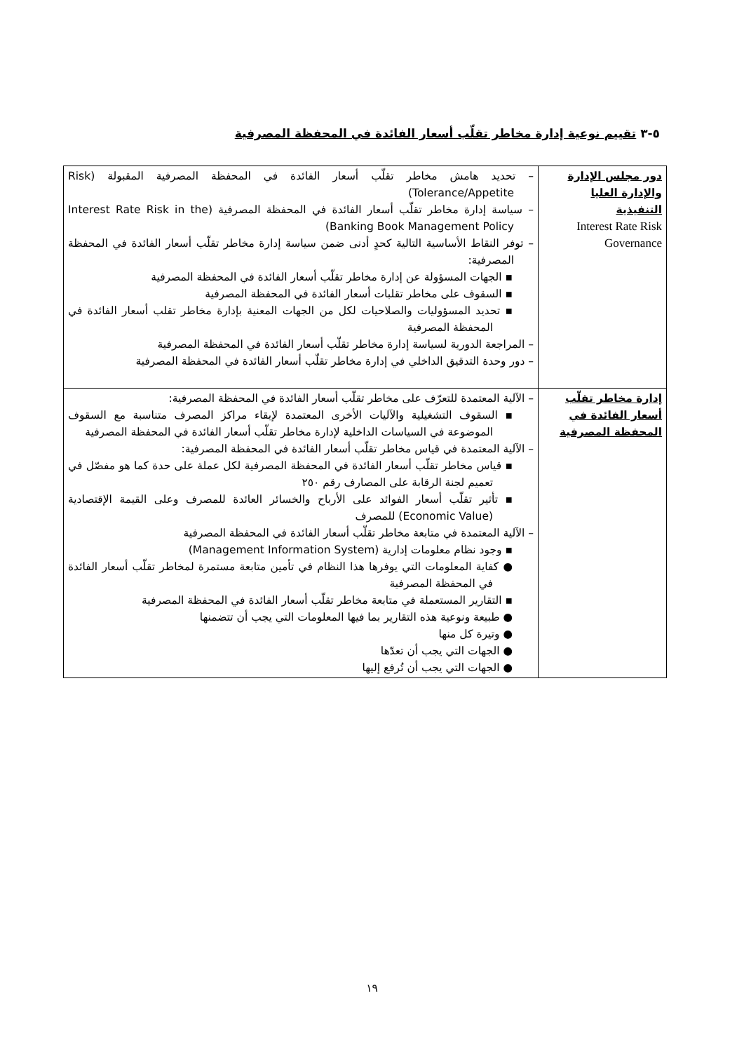٥-٣ تقييم نوعية إدارة مخاطر تقلّب أسعار الفائدة في المحفظة المصرفية
| دور مجلس الإدارة والإدارة العليا التنفيذية Interest Rate Risk Governance | – تحديد هامش مخاطر تقلّب أسعار الفائدة في المحفظة المصرفية المقبولة (Risk Tolerance/Appetite) – سياسة إدارة مخاطر تقلّب أسعار الفائدة في المحفظة المصرفية (Interest Rate Risk in the Banking Book Management Policy) – توفر النقاط الأساسية التالية كحدٍ أدنى ضمن سياسة إدارة مخاطر تقلّب أسعار الفائدة في المحفظة المصرفية: ▪ الجهات المسؤولة عن إدارة مخاطر تقلّب أسعار الفائدة في المحفظة المصرفية ▪ السقوف على مخاطر تقلبات أسعار الفائدة في المحفظة المصرفية ▪ تحديد المسؤوليات والصلاحيات لكل من الجهات المعنية بإدارة مخاطر تقلب أسعار الفائدة في المحفظة المصرفية – المراجعة الدورية لسياسة إدارة مخاطر تقلّب أسعار الفائدة في المحفظة المصرفية – دور وحدة التدقيق الداخلي في إدارة مخاطر تقلّب أسعار الفائدة في المحفظة المصرفية |
| إدارة مخاطر تقلّب أسعار الفائدة في المحفظة المصرفية | – الآلية المعتمدة للتعرّف على مخاطر تقلّب أسعار الفائدة في المحفظة المصرفية: ▪ السقوف التشغيلية والآليات الأخرى المعتمدة لإبقاء مراكز المصرف متناسبة مع السقوف الموضوعة في السياسات الداخلية لإدارة مخاطر تقلّب أسعار الفائدة في المحفظة المصرفية – الآلية المعتمدة في قياس مخاطر تقلّب أسعار الفائدة في المحفظة المصرفية: ▪ قياس مخاطر تقلّب أسعار الفائدة في المحفظة المصرفية لكل عملة على حدة كما هو مفصّل في تعميم لجنة الرقابة على المصارف رقم ٢٥٠ ▪ تأثير تقلّب أسعار الفوائد على الأرباح والخسائر العائدة للمصرف وعلى القيمة الإقتصادية (Economic Value) للمصرف – الآلية المعتمدة في متابعة مخاطر تقلّب أسعار الفائدة في المحفظة المصرفية ▪ وجود نظام معلومات إدارية (Management Information System) ● كفاية المعلومات التي يوفرها هذا النظام في تأمين متابعة مستمرة لمخاطر تقلّب أسعار الفائدة في المحفظة المصرفية ▪ التقارير المستعملة في متابعة مخاطر تقلّب أسعار الفائدة في المحفظة المصرفية ● طبيعة ونوعية هذه التقارير بما فيها المعلومات التي يجب أن تتضمنها ● وتيرة كل منها ● الجهات التي يجب أن تعدّها ● الجهات التي يجب أن تُرفع إليها |
١٩